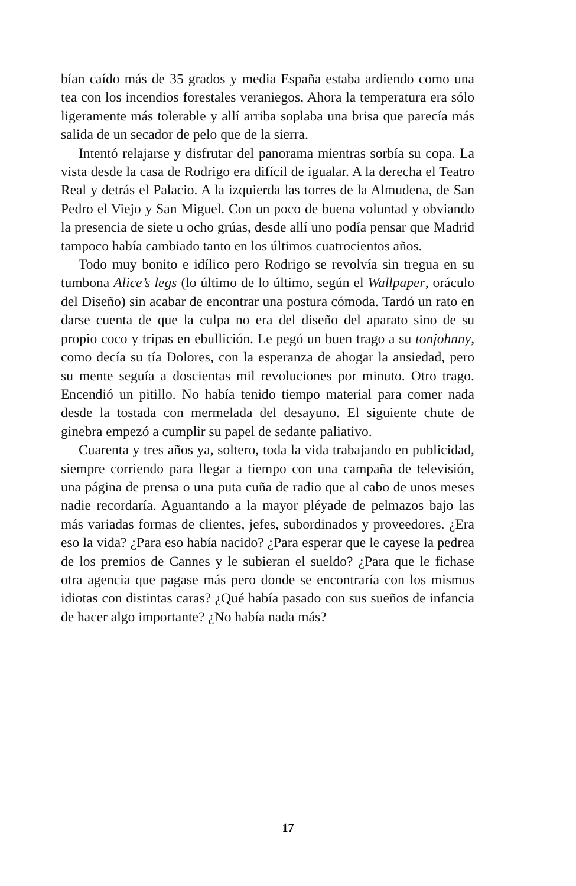bían caído más de 35 grados y media España estaba ardiendo como una tea con los incendios forestales veraniegos. Ahora la temperatura era sólo ligeramente más tolerable y allí arriba soplaba una brisa que parecía más salida de un secador de pelo que de la sierra.
Intentó relajarse y disfrutar del panorama mientras sorbía su copa. La vista desde la casa de Rodrigo era difícil de igualar. A la derecha el Teatro Real y detrás el Palacio. A la izquierda las torres de la Almudena, de San Pedro el Viejo y San Miguel. Con un poco de buena voluntad y obviando la presencia de siete u ocho grúas, desde allí uno podía pensar que Madrid tampoco había cambiado tanto en los últimos cuatrocientos años.
Todo muy bonito e idílico pero Rodrigo se revolvía sin tregua en su tumbona Alice’s legs (lo último de lo último, según el Wallpaper, oráculo del Diseño) sin acabar de encontrar una postura cómoda. Tardó un rato en darse cuenta de que la culpa no era del diseño del aparato sino de su propio coco y tripas en ebullición. Le pegó un buen trago a su tonjohnny, como decía su tía Dolores, con la esperanza de ahogar la ansiedad, pero su mente seguía a doscientas mil revoluciones por minuto. Otro trago. Encendió un pitillo. No había tenido tiempo material para comer nada desde la tostada con mermelada del desayuno. El siguiente chute de ginebra empezó a cumplir su papel de sedante paliativo.
Cuarenta y tres años ya, soltero, toda la vida trabajando en publicidad, siempre corriendo para llegar a tiempo con una campaña de televisión, una página de prensa o una puta cuña de radio que al cabo de unos meses nadie recordaría. Aguantando a la mayor pléyade de pelmazos bajo las más variadas formas de clientes, jefes, subordinados y proveedores. ¿Era eso la vida? ¿Para eso había nacido? ¿Para esperar que le cayese la pedrea de los premios de Cannes y le subieran el sueldo? ¿Para que le fichase otra agencia que pagase más pero donde se encontraría con los mismos idiotas con distintas caras? ¿Qué había pasado con sus sueños de infancia de hacer algo importante? ¿No había nada más?
17